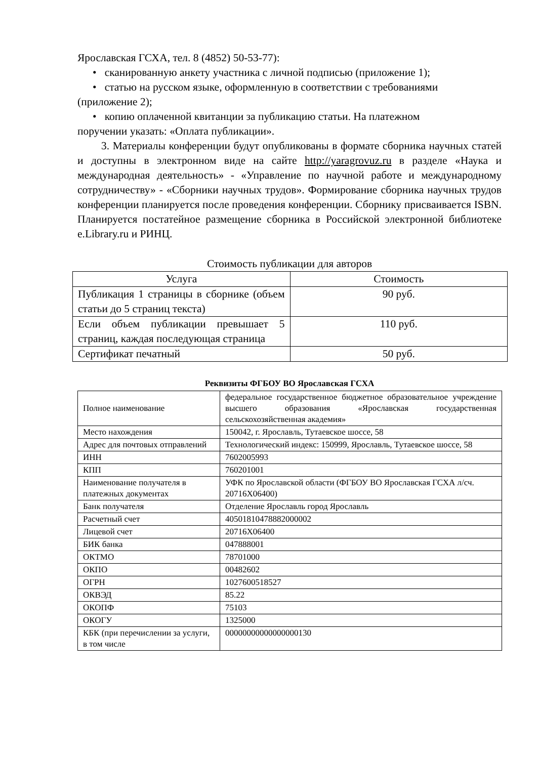Ярославская ГСХА, тел. 8 (4852) 50-53-77):
• сканированную анкету участника с личной подписью (приложение 1);
• статью на русском языке, оформленную в соответствии с требованиями
(приложение 2);
• копию оплаченной квитанции за публикацию статьи. На платежном
поручении указать: «Оплата публикации».
3. Материалы конференции будут опубликованы в формате сборника научных статей и доступны в электронном виде на сайте http://yaragrovuz.ru в разделе «Наука и международная деятельность» - «Управление по научной работе и международному сотрудничеству» - «Сборники научных трудов». Формирование сборника научных трудов конференции планируется после проведения конференции. Сборнику присваивается ISBN. Планируется постатейное размещение сборника в Российской электронной библиотеке e.Library.ru и РИНЦ.
Стоимость публикации для авторов
| Услуга | Стоимость |
| --- | --- |
| Публикация 1 страницы в сборнике (объем статьи до 5 страниц текста) | 90 руб. |
| Если объем публикации превышает 5 страниц, каждая последующая страница | 110 руб. |
| Сертификат печатный | 50 руб. |
Реквизиты ФГБОУ ВО Ярославская ГСХА
| Полное наименование | федеральное государственное бюджетное образовательное учреждение высшего образования «Ярославская государственная сельскохозяйственная академия» |
| Место нахождения | 150042, г. Ярославль, Тутаевское шоссе, 58 |
| Адрес для почтовых отправлений | Технологический индекс: 150999, Ярославль, Тутаевское шоссе, 58 |
| ИНН | 7602005993 |
| КПП | 760201001 |
| Наименование получателя в платежных документах | УФК по Ярославской области (ФГБОУ ВО Ярославская ГСХА л/сч. 20716Х06400) |
| Банк получателя | Отделение Ярославль город Ярославль |
| Расчетный счет | 40501810478882000002 |
| Лицевой счет | 20716Х06400 |
| БИК банка | 047888001 |
| ОКТМО | 78701000 |
| ОКПО | 00482602 |
| ОГРН | 1027600518527 |
| ОКВЭД | 85.22 |
| ОКОПФ | 75103 |
| ОКОГУ | 1325000 |
| КБК (при перечислении за услуги, в том числе | 00000000000000000130 |